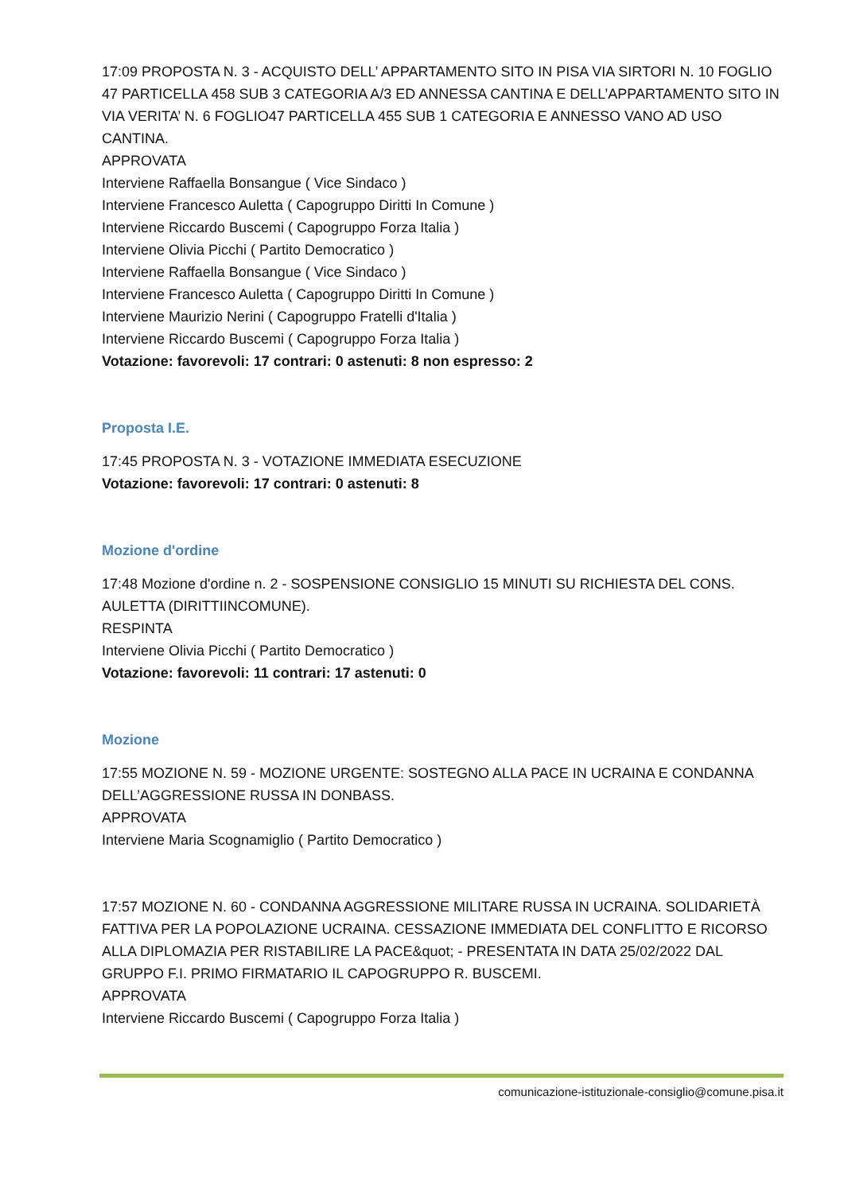17:09 PROPOSTA N. 3 - ACQUISTO DELL’ APPARTAMENTO SITO IN PISA VIA SIRTORI N. 10 FOGLIO 47 PARTICELLA 458 SUB 3 CATEGORIA A/3 ED ANNESSA CANTINA E DELL’APPARTAMENTO SITO IN VIA VERITA’ N. 6 FOGLIO47 PARTICELLA 455 SUB 1 CATEGORIA E ANNESSO VANO AD USO CANTINA.
APPROVATA
Interviene Raffaella Bonsangue ( Vice Sindaco )
Interviene Francesco Auletta ( Capogruppo Diritti In Comune )
Interviene Riccardo Buscemi ( Capogruppo Forza Italia )
Interviene Olivia Picchi ( Partito Democratico )
Interviene Raffaella Bonsangue ( Vice Sindaco )
Interviene Francesco Auletta ( Capogruppo Diritti In Comune )
Interviene Maurizio Nerini ( Capogruppo Fratelli d'Italia )
Interviene Riccardo Buscemi ( Capogruppo Forza Italia )
Votazione: favorevoli: 17 contrari: 0 astenuti: 8 non espresso: 2
Proposta I.E.
17:45 PROPOSTA N. 3 - VOTAZIONE IMMEDIATA ESECUZIONE
Votazione: favorevoli: 17 contrari: 0 astenuti: 8
Mozione d'ordine
17:48 Mozione d'ordine n. 2 - SOSPENSIONE CONSIGLIO 15 MINUTI SU RICHIESTA DEL CONS. AULETTA (DIRITTIINCOMUNE).
RESPINTA
Interviene Olivia Picchi ( Partito Democratico )
Votazione: favorevoli: 11 contrari: 17 astenuti: 0
Mozione
17:55 MOZIONE N. 59 - MOZIONE URGENTE: SOSTEGNO ALLA PACE IN UCRAINA E CONDANNA DELL’AGGRESSIONE RUSSA IN DONBASS.
APPROVATA
Interviene Maria Scognamiglio ( Partito Democratico )
17:57 MOZIONE N. 60 - CONDANNA AGGRESSIONE MILITARE RUSSA IN UCRAINA. SOLIDARIETÀ FATTIVA PER LA POPOLAZIONE UCRAINA. CESSAZIONE IMMEDIATA DEL CONFLITTO E RICORSO ALLA DIPLOMAZIA PER RISTABILIRE LA PACE&quot; - PRESENTATA IN DATA 25/02/2022 DAL GRUPPO F.I. PRIMO FIRMATARIO IL CAPOGRUPPO R. BUSCEMI.
APPROVATA
Interviene Riccardo Buscemi ( Capogruppo Forza Italia )
comunicazione-istituzionale-consiglio@comune.pisa.it